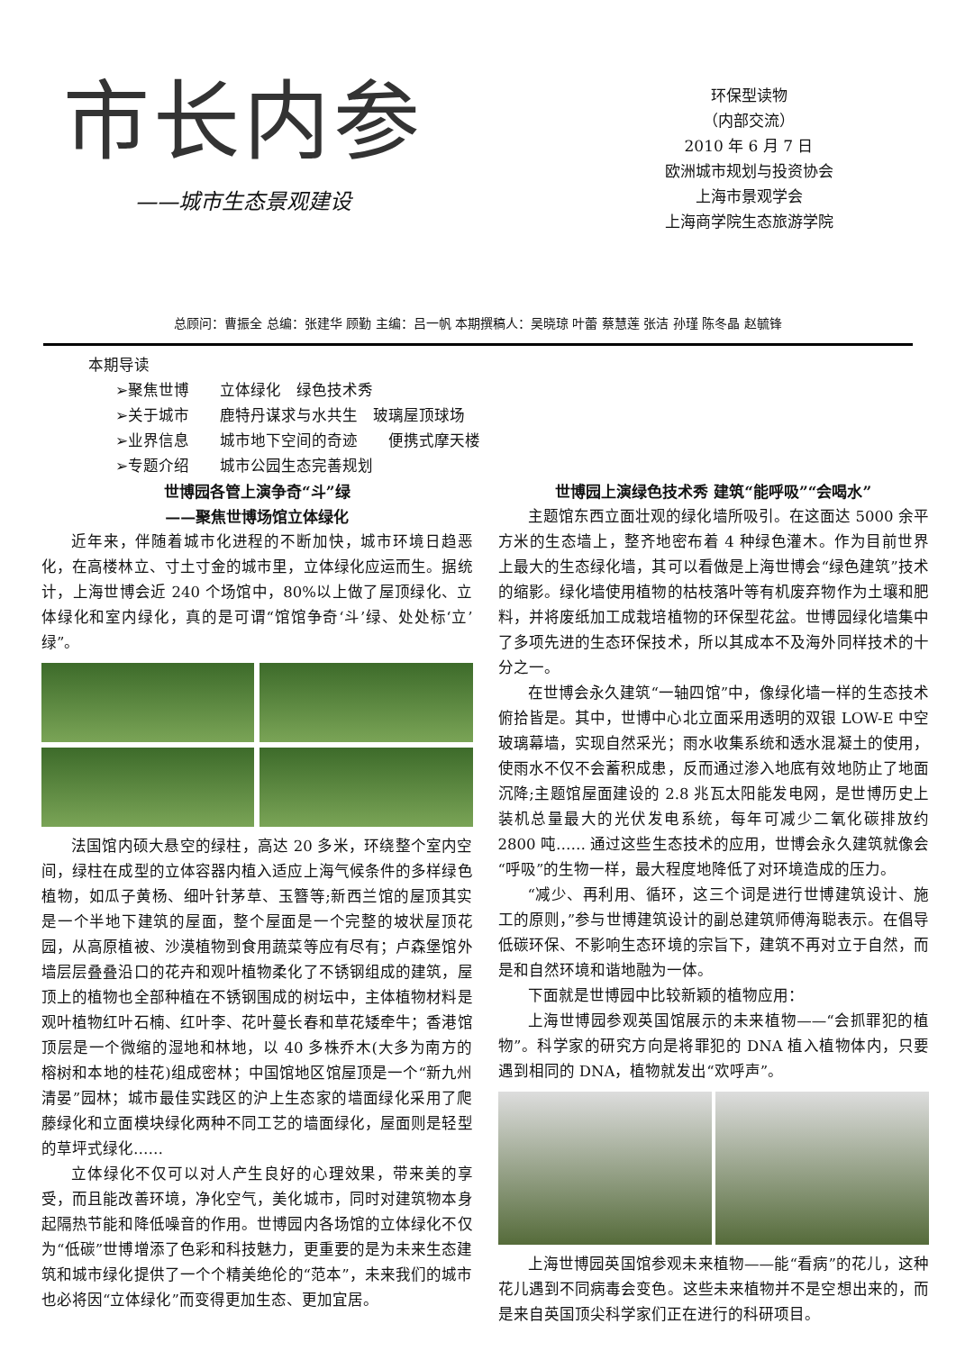市长内参
——城市生态景观建设
环保型读物
（内部交流）
2010 年 6 月 7 日
欧洲城市规划与投资协会
上海市景观学会
上海商学院生态旅游学院
总顾问：曹振全 总编：张建华 顾勤 主编：吕一帆 本期撰稿人：吴晓琼 叶蕾 蔡慧莲 张洁 孙瑾 陈冬晶 赵毓锋
本期导读
➢聚焦世博　　立体绿化　绿色技术秀
➢关于城市　　鹿特丹谋求与水共生　玻璃屋顶球场
➢业界信息　　城市地下空间的奇迹　　便携式摩天楼
➢专题介绍　　城市公园生态完善规划
世博园各管上演争奇“斗”绿
——聚焦世博场馆立体绿化
近年来，伴随着城市化进程的不断加快，城市环境日趋恶化，在高楼林立、寸土寸金的城市里，立体绿化应运而生。据统计，上海世博会近 240 个场馆中，80%以上做了屋顶绿化、立体绿化和室内绿化，真的是可谓“馆馆争奇‘斗’绿、处处标‘立’绿”。
法国馆内硕大悬空的绿柱，高达 20 多米，环绕整个室内空间，绿柱在成型的立体容器内植入适应上海气候条件的多样绿色植物，如瓜子黄杨、细叶针茅草、玉簪等;新西兰馆的屋顶其实是一个半地下建筑的屋面，整个屋面是一个完整的坡状屋顶花园，从高原植被、沙漠植物到食用蔬菜等应有尽有；卢森堡馆外墙层层叠叠沿口的花卉和观叶植物柔化了不锈钢组成的建筑，屋顶上的植物也全部种植在不锈钢围成的树坛中，主体植物材料是观叶植物红叶石楠、红叶李、花叶蔓长春和草花矮牵牛；香港馆顶层是一个微缩的湿地和林地，以 40 多株乔木(大多为南方的榕树和本地的桂花)组成密林；中国馆地区馆屋顶是一个“新九州清晏”园林；城市最佳实践区的沪上生态家的墙面绿化采用了爬藤绿化和立面模块绿化两种不同工艺的墙面绿化，屋面则是轻型的草坪式绿化……
立体绿化不仅可以对人产生良好的心理效果，带来美的享受，而且能改善环境，净化空气，美化城市，同时对建筑物本身起隔热节能和降低噪音的作用。世博园内各场馆的立体绿化不仅为“低碳”世博增添了色彩和科技魅力，更重要的是为未来生态建筑和城市绿化提供了一个个精美绝伦的“范本”，未来我们的城市也必将因“立体绿化”而变得更加生态、更加宜居。
世博园上演绿色技术秀 建筑“能呼吸”“会喝水”
主题馆东西立面壮观的绿化墙所吸引。在这面达 5000 余平方米的生态墙上，整齐地密布着 4 种绿色灌木。作为目前世界上最大的生态绿化墙，其可以看做是上海世博会“绿色建筑”技术的缩影。绿化墙使用植物的枯枝落叶等有机废弃物作为土壤和肥料，并将废纸加工成栽培植物的环保型花盆。世博园绿化墙集中了多项先进的生态环保技术，所以其成本不及海外同样技术的十分之一。
在世博会永久建筑“一轴四馆”中，像绿化墙一样的生态技术俯拾皆是。其中，世博中心北立面采用透明的双银 LOW-E 中空玻璃幕墙，实现自然采光；雨水收集系统和透水混凝土的使用，使雨水不仅不会蓄积成患，反而通过渗入地底有效地防止了地面沉降;主题馆屋面建设的 2.8 兆瓦太阳能发电网，是世博历史上装机总量最大的光伏发电系统，每年可减少二氧化碳排放约 2800 吨…… 通过这些生态技术的应用，世博会永久建筑就像会“呼吸”的生物一样，最大程度地降低了对环境造成的压力。
“减少、再利用、循环，这三个词是进行世博建筑设计、施工的原则，”参与世博建筑设计的副总建筑师傅海聪表示。在倡导低碳环保、不影响生态环境的宗旨下，建筑不再对立于自然，而是和自然环境和谐地融为一体。
下面就是世博园中比较新颖的植物应用：
上海世博园参观英国馆展示的未来植物——“会抓罪犯的植物”。科学家的研究方向是将罪犯的 DNA 植入植物体内，只要遇到相同的 DNA，植物就发出“欢呼声”。
上海世博园英国馆参观未来植物——能“看病”的花儿，这种花儿遇到不同病毒会变色。这些未来植物并不是空想出来的，而是来自英国顶尖科学家们正在进行的科研项目。